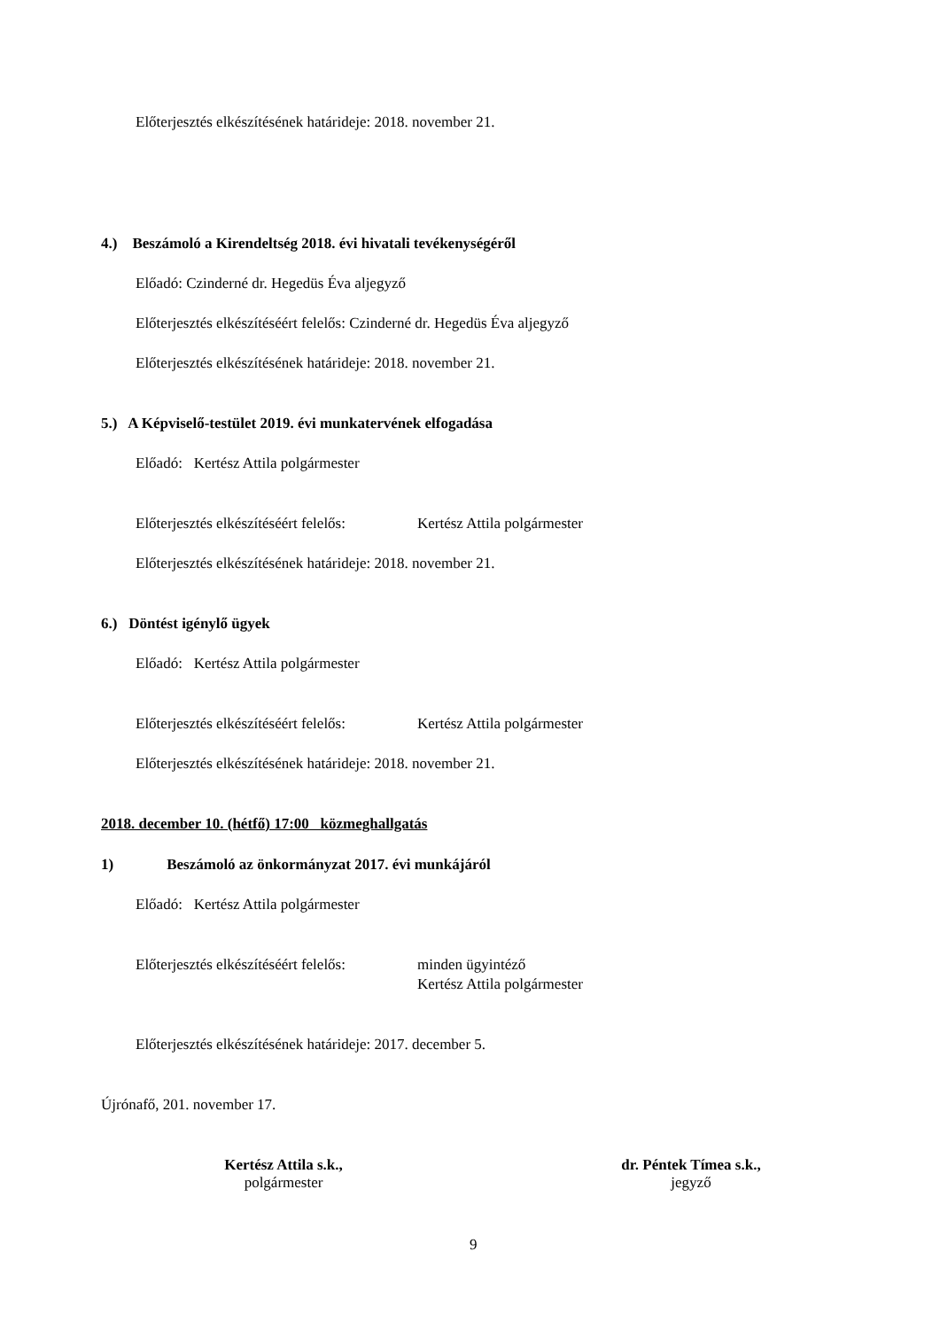Előterjesztés elkészítésének határideje: 2018. november 21.
4.) Beszámoló a Kirendeltség 2018. évi hivatali tevékenységéről
Előadó: Czinderné dr. Hegedüs Éva aljegyző
Előterjesztés elkészítéséért felelős: Czinderné dr. Hegedüs Éva aljegyző
Előterjesztés elkészítésének határideje: 2018. november 21.
5.) A Képviselő-testület 2019. évi munkatervének elfogadása
Előadó: Kertész Attila polgármester
Előterjesztés elkészítéséért felelős: Kertész Attila polgármester
Előterjesztés elkészítésének határideje: 2018. november 21.
6.) Döntést igénylő ügyek
Előadó: Kertész Attila polgármester
Előterjesztés elkészítéséért felelős: Kertész Attila polgármester
Előterjesztés elkészítésének határideje: 2018. november 21.
2018. december 10. (hétfő) 17:00 közmeghallgatás
1) Beszámoló az önkormányzat 2017. évi munkájáról
Előadó: Kertész Attila polgármester
Előterjesztés elkészítéséért felelős: minden ügyintéző
Kertész Attila polgármester
Előterjesztés elkészítésének határideje: 2017. december 5.
Újrónafő, 201. november 17.
Kertész Attila s.k.,
polgármester
dr. Péntek Tímea s.k.,
jegyző
9